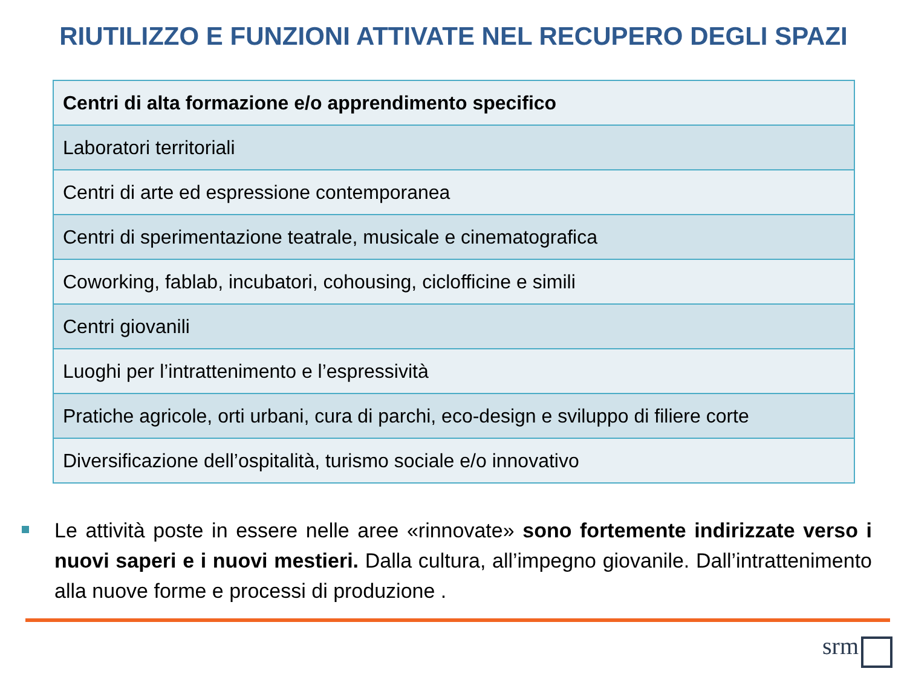RIUTILIZZO E FUNZIONI ATTIVATE NEL RECUPERO DEGLI SPAZI
| Centri di alta formazione e/o apprendimento specifico |
| --- |
| Laboratori territoriali |
| Centri di arte ed espressione contemporanea |
| Centri di sperimentazione teatrale, musicale e cinematografica |
| Coworking, fablab, incubatori, cohousing, ciclofficine e simili |
| Centri giovanili |
| Luoghi per l’intrattenimento e l’espressività |
| Pratiche agricole, orti urbani, cura di parchi, eco-design e sviluppo di filiere corte |
| Diversificazione dell’ospitalità, turismo sociale e/o innovativo |
Le attività poste in essere nelle aree «rinnovate» sono fortemente indirizzate verso i nuovi saperi e i nuovi mestieri. Dalla cultura, all’impegno giovanile. Dall’intrattenimento alla nuove forme e processi di produzione .
srm